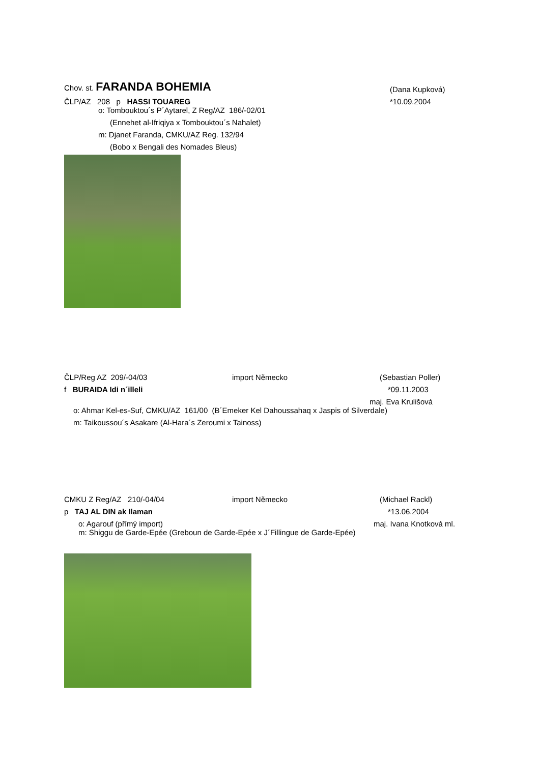Chov. st. FARANDA BOHEMIA
(Dana Kupková)
ČLP/AZ 208 p HASSI TOUAREG
*10.09.2004
o: Tombouktou´s P´Aytarel, Z Reg/AZ 186/-02/01
(Ennehet al-Ifriqiya x Tombouktou´s Nahalet)
m: Djanet Faranda, CMKU/AZ Reg. 132/94
(Bobo x Bengali des Nomades Bleus)
ČLP/Reg AZ 209/-04/03
import Německo
(Sebastian Poller)
f BURAIDA Idi n´illeli
*09.11.2003
maj. Eva Krulišová
o: Ahmar Kel-es-Suf, CMKU/AZ 161/00 (B´Emeker Kel Dahoussahaq x Jaspis of Silverdale)
m: Taikoussou´s Asakare (Al-Hara´s Zeroumi x Tainoss)
CMKU Z Reg/AZ 210/-04/04
import Německo
(Michael Rackl)
p TAJ AL DIN ak Ilaman
*13.06.2004
o: Agarouf (přímý import)
maj. Ivana Knotková ml.
m: Shiggu de Garde-Epée (Greboun de Garde-Epée x J´Fillingue de Garde-Epée)